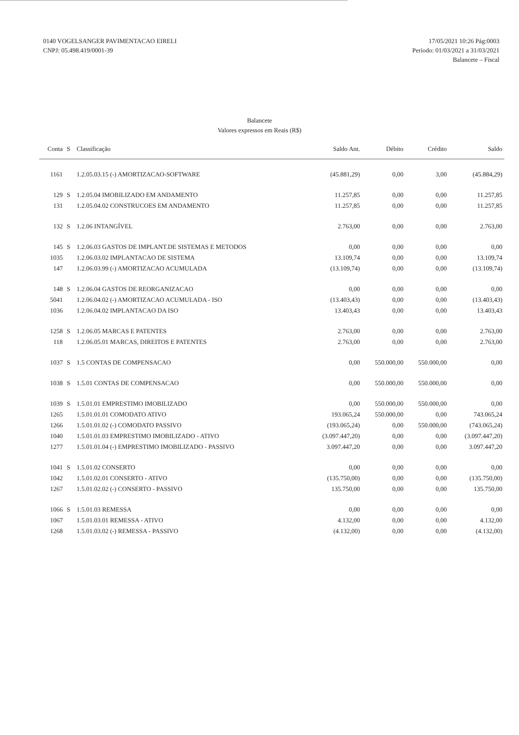0140 VOGELSANGER PAVIMENTACAO EIRELI
CNPJ: 05.498.419/0001-39
17/05/2021 10:26 Pág:0003
Período: 01/03/2021 a 31/03/2021
Balancete – Fiscal
Balancete
Valores expressos em Reais (R$)
| Conta | S | Classificação | Saldo Ant. | Débito | Crédito | Saldo |
| --- | --- | --- | --- | --- | --- | --- |
| 1161 | | 1.2.05.03.15 (-) AMORTIZACAO-SOFTWARE | (45.881,29) | 0,00 | 3,00 | (45.884,29) |
| 129 | S | 1.2.05.04 IMOBILIZADO EM ANDAMENTO | 11.257,85 | 0,00 | 0,00 | 11.257,85 |
| 131 | | 1.2.05.04.02 CONSTRUCOES EM ANDAMENTO | 11.257,85 | 0,00 | 0,00 | 11.257,85 |
| 132 | S | 1.2.06 INTANGÍVEL | 2.763,00 | 0,00 | 0,00 | 2.763,00 |
| 145 | S | 1.2.06.03 GASTOS DE IMPLANT.DE SISTEMAS E METODOS | 0,00 | 0,00 | 0,00 | 0,00 |
| 1035 | | 1.2.06.03.02 IMPLANTACAO DE SISTEMA | 13.109,74 | 0,00 | 0,00 | 13.109,74 |
| 147 | | 1.2.06.03.99 (-) AMORTIZACAO ACUMULADA | (13.109,74) | 0,00 | 0,00 | (13.109,74) |
| 148 | S | 1.2.06.04 GASTOS DE REORGANIZACAO | 0,00 | 0,00 | 0,00 | 0,00 |
| 5041 | | 1.2.06.04.02 (-) AMORTIZACAO ACUMULADA - ISO | (13.403,43) | 0,00 | 0,00 | (13.403,43) |
| 1036 | | 1.2.06.04.02 IMPLANTACAO DA ISO | 13.403,43 | 0,00 | 0,00 | 13.403,43 |
| 1258 | S | 1.2.06.05 MARCAS E PATENTES | 2.763,00 | 0,00 | 0,00 | 2.763,00 |
| 118 | | 1.2.06.05.01 MARCAS, DIREITOS E PATENTES | 2.763,00 | 0,00 | 0,00 | 2.763,00 |
| 1037 | S | 1.5 CONTAS DE COMPENSACAO | 0,00 | 550.000,00 | 550.000,00 | 0,00 |
| 1038 | S | 1.5.01 CONTAS DE COMPENSACAO | 0,00 | 550.000,00 | 550.000,00 | 0,00 |
| 1039 | S | 1.5.01.01 EMPRESTIMO IMOBILIZADO | 0,00 | 550.000,00 | 550.000,00 | 0,00 |
| 1265 | | 1.5.01.01.01 COMODATO ATIVO | 193.065,24 | 550.000,00 | 0,00 | 743.065,24 |
| 1266 | | 1.5.01.01.02 (-) COMODATO PASSIVO | (193.065,24) | 0,00 | 550.000,00 | (743.065,24) |
| 1040 | | 1.5.01.01.03 EMPRESTIMO IMOBILIZADO - ATIVO | (3.097.447,20) | 0,00 | 0,00 | (3.097.447,20) |
| 1277 | | 1.5.01.01.04 (-) EMPRESTIMO IMOBILIZADO - PASSIVO | 3.097.447,20 | 0,00 | 0,00 | 3.097.447,20 |
| 1041 | S | 1.5.01.02 CONSERTO | 0,00 | 0,00 | 0,00 | 0,00 |
| 1042 | | 1.5.01.02.01 CONSERTO - ATIVO | (135.750,00) | 0,00 | 0,00 | (135.750,00) |
| 1267 | | 1.5.01.02.02 (-) CONSERTO - PASSIVO | 135.750,00 | 0,00 | 0,00 | 135.750,00 |
| 1066 | S | 1.5.01.03 REMESSA | 0,00 | 0,00 | 0,00 | 0,00 |
| 1067 | | 1.5.01.03.01 REMESSA - ATIVO | 4.132,00 | 0,00 | 0,00 | 4.132,00 |
| 1268 | | 1.5.01.03.02 (-) REMESSA - PASSIVO | (4.132,00) | 0,00 | 0,00 | (4.132,00) |